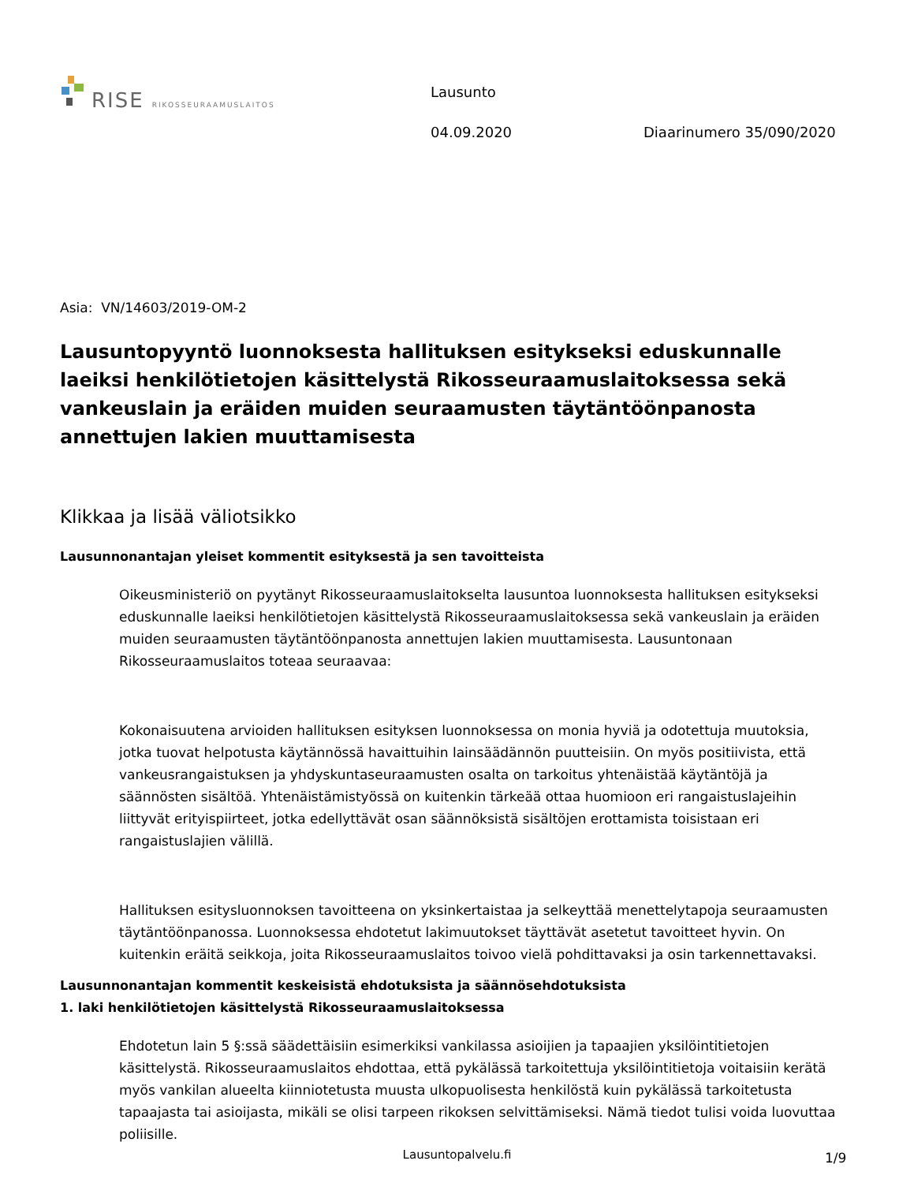RISE RIKOSSEURAAMUSLAITOS
Lausunto
04.09.2020 Diaarinumero 35/090/2020
Asia: VN/14603/2019-OM-2
Lausuntopyyntö luonnoksesta hallituksen esitykseksi eduskunnalle laeiksi henkilötietojen käsittelystä Rikosseuraamuslaitoksessa sekä vankeuslain ja eräiden muiden seuraamusten täytäntöönpanosta annettujen lakien muuttamisesta
Klikkaa ja lisää väliotsikko
Lausunnonantajan yleiset kommentit esityksestä ja sen tavoitteista
Oikeusministeriö on pyytänyt Rikosseuraamuslaitokselta lausuntoa luonnoksesta hallituksen esitykseksi eduskunnalle laeiksi henkilötietojen käsittelystä Rikosseuraamuslaitoksessa sekä vankeuslain ja eräiden muiden seuraamusten täytäntöönpanosta annettujen lakien muuttamisesta. Lausuntonaan Rikosseuraamuslaitos toteaa seuraavaa:
Kokonaisuutena arvioiden hallituksen esityksen luonnoksessa on monia hyviä ja odotettuja muutoksia, jotka tuovat helpotusta käytännössä havaittuihin lainsäädännön puutteisiin. On myös positiivista, että vankeusrangaistuksen ja yhdyskuntaseuraamusten osalta on tarkoitus yhtenäistää käytäntöjä ja säännösten sisältöä. Yhtenäistämistyössä on kuitenkin tärkeää ottaa huomioon eri rangaistuslajeihin liittyvät erityispiirteet, jotka edellyttävät osan säännöksistä sisältöjen erottamista toisistaan eri rangaistuslajien välillä.
Hallituksen esitysluonnoksen tavoitteena on yksinkertaistaa ja selkeyttää menettelytapoja seuraamusten täytäntöönpanossa. Luonnoksessa ehdotetut lakimuutokset täyttävät asetetut tavoitteet hyvin. On kuitenkin eräitä seikkoja, joita Rikosseuraamuslaitos toivoo vielä pohdittavaksi ja osin tarkennettavaksi.
Lausunnonantajan kommentit keskeisistä ehdotuksista ja säännösehdotuksista
1. laki henkilötietojen käsittelystä Rikosseuraamuslaitoksessa
Ehdotetun lain 5 §:ssä säädettäisiin esimerkiksi vankilassa asioijien ja tapaajien yksilöintitietojen käsittelystä. Rikosseuraamuslaitos ehdottaa, että pykälässä tarkoitettuja yksilöintitietoja voitaisiin kerätä myös vankilan alueelta kiinniotetusta muusta ulkopuolisesta henkilöstä kuin pykälässä tarkoitetusta tapaajasta tai asioijasta, mikäli se olisi tarpeen rikoksen selvittämiseksi. Nämä tiedot tulisi voida luovuttaa poliisille.
Lausuntopalvelu.fi 1/9